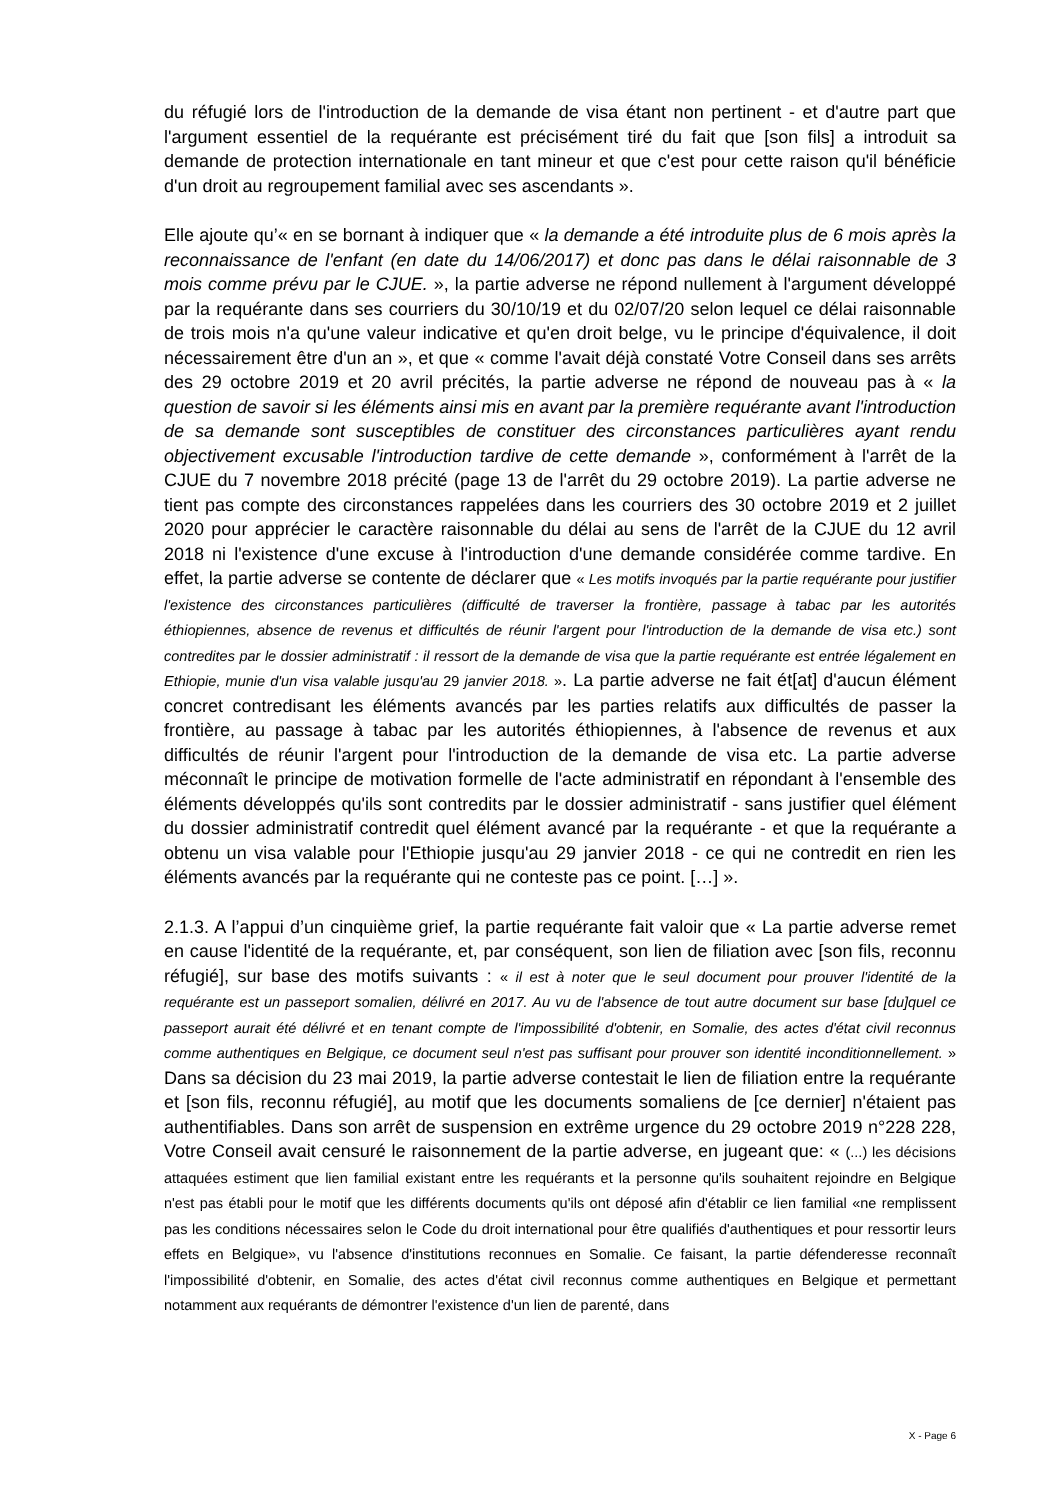du réfugié lors de l'introduction de la demande de visa étant non pertinent - et d'autre part que l'argument essentiel de la requérante est précisément tiré du fait que [son fils] a introduit sa demande de protection internationale en tant mineur et que c'est pour cette raison qu'il bénéficie d'un droit au regroupement familial avec ses ascendants ».
Elle ajoute qu’« en se bornant à indiquer que « la demande a été introduite plus de 6 mois après la reconnaissance de l'enfant (en date du 14/06/2017) et donc pas dans le délai raisonnable de 3 mois comme prévu par le CJUE. », la partie adverse ne répond nullement à l'argument développé par la requérante dans ses courriers du 30/10/19 et du 02/07/20 selon lequel ce délai raisonnable de trois mois n'a qu'une valeur indicative et qu'en droit belge, vu le principe d'équivalence, il doit nécessairement être d'un an », et que « comme l'avait déjà constaté Votre Conseil dans ses arrêts des 29 octobre 2019 et 20 avril précités, la partie adverse ne répond de nouveau pas à « la question de savoir si les éléments ainsi mis en avant par la première requérante avant l'introduction de sa demande sont susceptibles de constituer des circonstances particulières ayant rendu objectivement excusable l'introduction tardive de cette demande », conformément à l'arrêt de la CJUE du 7 novembre 2018 précité (page 13 de l'arrêt du 29 octobre 2019). La partie adverse ne tient pas compte des circonstances rappelées dans les courriers des 30 octobre 2019 et 2 juillet 2020 pour apprécier le caractère raisonnable du délai au sens de l'arrêt de la CJUE du 12 avril 2018 ni l'existence d'une excuse à l'introduction d'une demande considérée comme tardive. En effet, la partie adverse se contente de déclarer que « Les motifs invoqués par la partie requérante pour justifier l'existence des circonstances particulières (difficulté de traverser la frontière, passage à tabac par les autorités éthiopiennes, absence de revenus et difficultés de réunir l'argent pour l'introduction de la demande de visa etc.) sont contredites par le dossier administratif : il ressort de la demande de visa que la partie requérante est entrée légalement en Ethiopie, munie d'un visa valable jusqu'au 29 janvier 2018. ». La partie adverse ne fait ét[at] d'aucun élément concret contredisant les éléments avancés par les parties relatifs aux difficultés de passer la frontière, au passage à tabac par les autorités éthiopiennes, à l'absence de revenus et aux difficultés de réunir l'argent pour l'introduction de la demande de visa etc. La partie adverse méconnaît le principe de motivation formelle de l'acte administratif en répondant à l'ensemble des éléments développés qu'ils sont contredits par le dossier administratif - sans justifier quel élément du dossier administratif contredit quel élément avancé par la requérante - et que la requérante a obtenu un visa valable pour l'Ethiopie jusqu'au 29 janvier 2018 - ce qui ne contredit en rien les éléments avancés par la requérante qui ne conteste pas ce point. […] ».
2.1.3. A l’appui d’un cinquième grief, la partie requérante fait valoir que « La partie adverse remet en cause l'identité de la requérante, et, par conséquent, son lien de filiation avec [son fils, reconnu réfugié], sur base des motifs suivants : « il est à noter que le seul document pour prouver l'identité de la requérante est un passeport somalien, délivré en 2017. Au vu de l'absence de tout autre document sur base [du]quel ce passeport aurait été délivré et en tenant compte de l'impossibilité d'obtenir, en Somalie, des actes d'état civil reconnus comme authentiques en Belgique, ce document seul n'est pas suffisant pour prouver son identité inconditionnellement. » Dans sa décision du 23 mai 2019, la partie adverse contestait le lien de filiation entre la requérante et [son fils, reconnu réfugié], au motif que les documents somaliens de [ce dernier] n'étaient pas authentifiables. Dans son arrêt de suspension en extrême urgence du 29 octobre 2019 n°228 228, Votre Conseil avait censuré le raisonnement de la partie adverse, en jugeant que: « (...) les décisions attaquées estiment que lien familial existant entre les requérants et la personne qu'ils souhaitent rejoindre en Belgique n'est pas établi pour le motif que les différents documents qu'ils ont déposé afin d'établir ce lien familial «ne remplissent pas les conditions nécessaires selon le Code du droit international pour être qualifiés d'authentiques et pour ressortir leurs effets en Belgique», vu l'absence d'institutions reconnues en Somalie. Ce faisant, la partie défenderesse reconnaît l'impossibilité d'obtenir, en Somalie, des actes d'état civil reconnus comme authentiques en Belgique et permettant notamment aux requérants de démontrer l'existence d'un lien de parenté, dans
X - Page 6